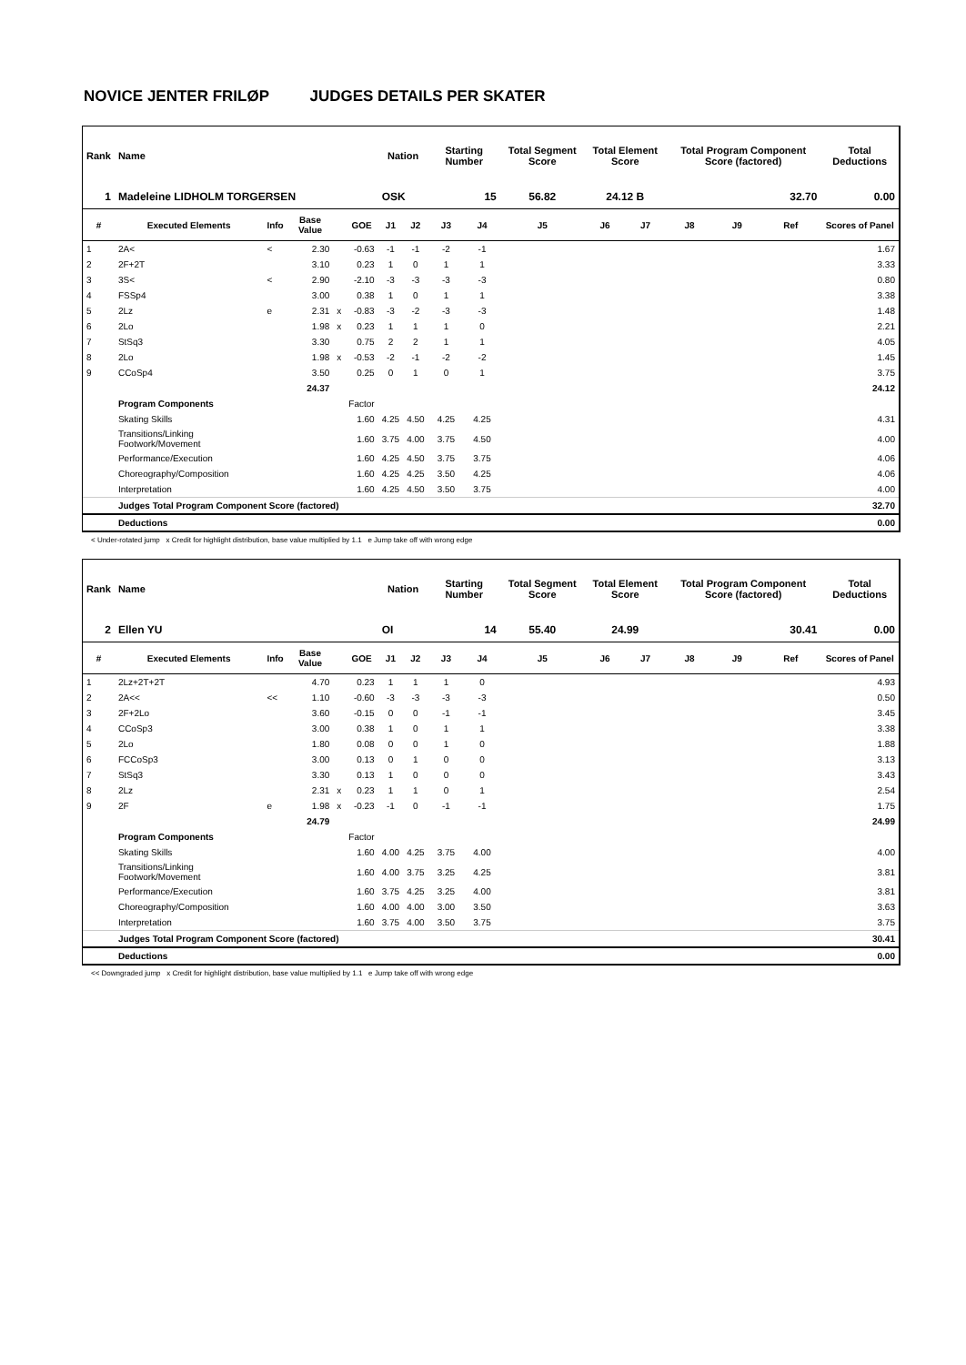NOVICE JENTER FRILØP JUDGES DETAILS PER SKATER
| Rank | Name | | | | | Nation | | Starting Number | | Total Segment Score | Total Element Score | | Total Program Component Score (factored) | | | Total Deductions |
| --- | --- | --- | --- | --- | --- | --- | --- | --- | --- | --- | --- | --- | --- | --- | --- | --- |
| 1 | Madeleine LIDHOLM TORGERSEN | | | | | OSK | | 15 | | 56.82 | 24.12 B | | 32.70 | | | 0.00 |
| # | Executed Elements | Info | Base Value | | GOE | J1 | J2 | J3 | J4 | J5 | J6 | J7 | J8 | J9 | Ref | Scores of Panel |
| 1 | 2A< | < | 2.30 | | -0.63 | -1 | -1 | -2 | -1 | | | | | | | 1.67 |
| 2 | 2F+2T | | 3.10 | | 0.23 | 1 | 0 | 1 | 1 | | | | | | | 3.33 |
| 3 | 3S< | < | 2.90 | | -2.10 | -3 | -3 | -3 | -3 | | | | | | | 0.80 |
| 4 | FSSp4 | | 3.00 | | 0.38 | 1 | 0 | 1 | 1 | | | | | | | 3.38 |
| 5 | 2Lz | e | 2.31 | x | -0.83 | -3 | -2 | -3 | -3 | | | | | | | 1.48 |
| 6 | 2Lo | | 1.98 | x | 0.23 | 1 | 1 | 1 | 0 | | | | | | | 2.21 |
| 7 | StSq3 | | 3.30 | | 0.75 | 2 | 2 | 1 | 1 | | | | | | | 4.05 |
| 8 | 2Lo | | 1.98 | x | -0.53 | -2 | -1 | -2 | -2 | | | | | | | 1.45 |
| 9 | CCoSp4 | | 3.50 | | 0.25 | 0 | 1 | 0 | 1 | | | | | | | 3.75 |
| | | | 24.37 | | | | | | | | | | | | | 24.12 |
| | Program Components | | | | Factor | | | | | | | | | | | |
| | Skating Skills | | | | 1.60 | 4.25 | 4.50 | 4.25 | 4.25 | | | | | | | 4.31 |
| | Transitions/Linking Footwork/Movement | | | | 1.60 | 3.75 | 4.00 | 3.75 | 4.50 | | | | | | | 4.00 |
| | Performance/Execution | | | | 1.60 | 4.25 | 4.50 | 3.75 | 3.75 | | | | | | | 4.06 |
| | Choreography/Composition | | | | 1.60 | 4.25 | 4.25 | 3.50 | 4.25 | | | | | | | 4.06 |
| | Interpretation | | | | 1.60 | 4.25 | 4.50 | 3.50 | 3.75 | | | | | | | 4.00 |
| | Judges Total Program Component Score (factored) | | | | | | | | | | | | | | | 32.70 |
| | Deductions | | | | | | | | | | | | | | | 0.00 |
< Under-rotated jump x Credit for highlight distribution, base value multiplied by 1.1 e Jump take off with wrong edge
| Rank | Name | | | | | Nation | | Starting Number | | Total Segment Score | Total Element Score | | Total Program Component Score (factored) | | | Total Deductions |
| --- | --- | --- | --- | --- | --- | --- | --- | --- | --- | --- | --- | --- | --- | --- | --- | --- |
| 2 | Ellen YU | | | | | OI | | 14 | | 55.40 | 24.99 | | 30.41 | | | 0.00 |
| # | Executed Elements | Info | Base Value | | GOE | J1 | J2 | J3 | J4 | J5 | J6 | J7 | J8 | J9 | Ref | Scores of Panel |
| 1 | 2Lz+2T+2T | | 4.70 | | 0.23 | 1 | 1 | 1 | 0 | | | | | | | 4.93 |
| 2 | 2A<< | << | 1.10 | | -0.60 | -3 | -3 | -3 | -3 | | | | | | | 0.50 |
| 3 | 2F+2Lo | | 3.60 | | -0.15 | 0 | 0 | -1 | -1 | | | | | | | 3.45 |
| 4 | CCoSp3 | | 3.00 | | 0.38 | 1 | 0 | 1 | 1 | | | | | | | 3.38 |
| 5 | 2Lo | | 1.80 | | 0.08 | 0 | 0 | 1 | 0 | | | | | | | 1.88 |
| 6 | FCCoSp3 | | 3.00 | | 0.13 | 0 | 1 | 0 | 0 | | | | | | | 3.13 |
| 7 | StSq3 | | 3.30 | | 0.13 | 1 | 0 | 0 | 0 | | | | | | | 3.43 |
| 8 | 2Lz | | 2.31 | x | 0.23 | 1 | 1 | 0 | 1 | | | | | | | 2.54 |
| 9 | 2F | e | 1.98 | x | -0.23 | -1 | 0 | -1 | -1 | | | | | | | 1.75 |
| | | | 24.79 | | | | | | | | | | | | | 24.99 |
| | Program Components | | | | Factor | | | | | | | | | | | |
| | Skating Skills | | | | 1.60 | 4.00 | 4.25 | 3.75 | 4.00 | | | | | | | 4.00 |
| | Transitions/Linking Footwork/Movement | | | | 1.60 | 4.00 | 3.75 | 3.25 | 4.25 | | | | | | | 3.81 |
| | Performance/Execution | | | | 1.60 | 3.75 | 4.25 | 3.25 | 4.00 | | | | | | | 3.81 |
| | Choreography/Composition | | | | 1.60 | 4.00 | 4.00 | 3.00 | 3.50 | | | | | | | 3.63 |
| | Interpretation | | | | 1.60 | 3.75 | 4.00 | 3.50 | 3.75 | | | | | | | 3.75 |
| | Judges Total Program Component Score (factored) | | | | | | | | | | | | | | | 30.41 |
| | Deductions | | | | | | | | | | | | | | | 0.00 |
<< Downgraded jump x Credit for highlight distribution, base value multiplied by 1.1 e Jump take off with wrong edge